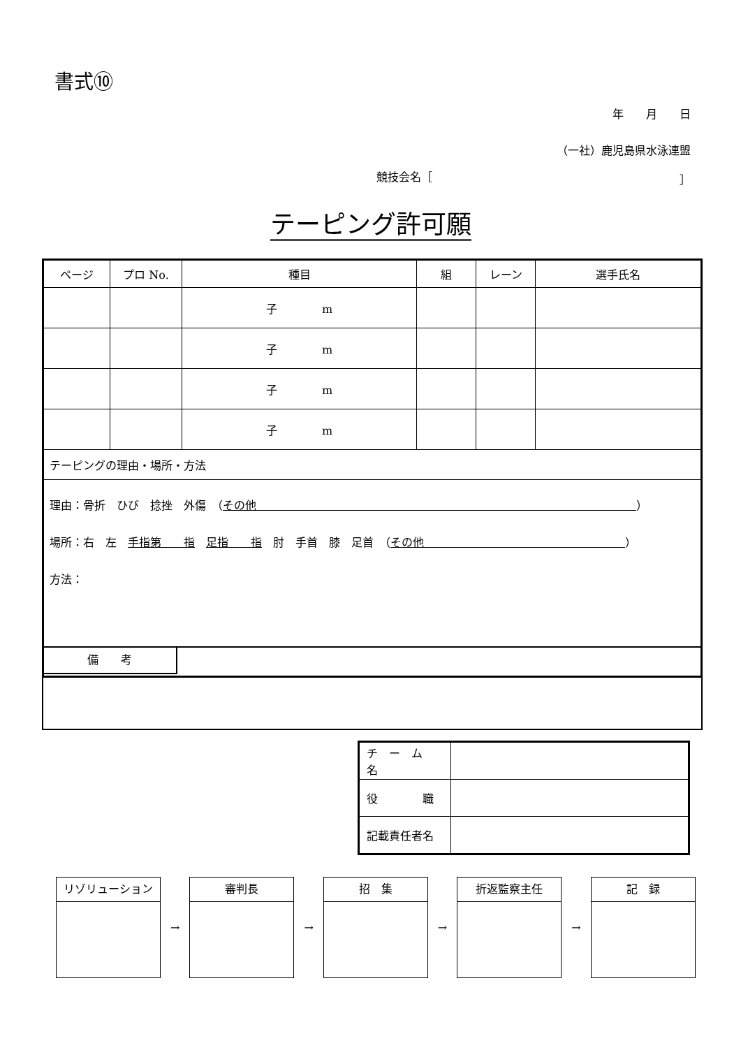書式⑩
年　　月　　日
（一社）鹿児島県水泳連盟
競技会名［ ］
テーピング許可願
| ページ | プロ No. | 種目 | 組 | レーン | 選手氏名 |
| --- | --- | --- | --- | --- | --- |
| | | 子 m | | | |
| | | 子 m | | | |
| | | 子 m | | | |
| | | 子 m | | | |
| テーピングの理由・場所・方法 | | | | | |
| 理由：骨折 ひび 捻挫 外傷 （ その他 ） 場所：右 左 手指第 指 足指 指 肘 手首 膝 足首 （ その他 ） 方法： | | | | | |
備　　考
| チ ー ム 名 | |
| 役 職 | |
| 記載責任者名 | |
リゾリューション
→
審判長
→
招　集
→
折返監察主任
→
記　録